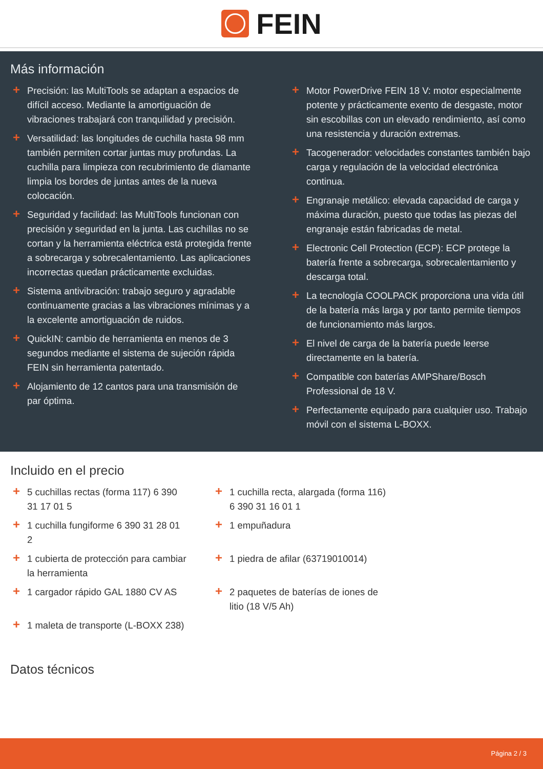FEIN
Más información
+ Precisión: las MultiTools se adaptan a espacios de difícil acceso. Mediante la amortiguación de vibraciones trabajará con tranquilidad y precisión.
+ Versatilidad: las longitudes de cuchilla hasta 98 mm también permiten cortar juntas muy profundas. La cuchilla para limpieza con recubrimiento de diamante limpia los bordes de juntas antes de la nueva colocación.
+ Seguridad y facilidad: las MultiTools funcionan con precisión y seguridad en la junta. Las cuchillas no se cortan y la herramienta eléctrica está protegida frente a sobrecarga y sobrecalentamiento. Las aplicaciones incorrectas quedan prácticamente excluidas.
+ Sistema antivibración: trabajo seguro y agradable continuamente gracias a las vibraciones mínimas y a la excelente amortiguación de ruidos.
+ QuickIN: cambio de herramienta en menos de 3 segundos mediante el sistema de sujeción rápida FEIN sin herramienta patentado.
+ Alojamiento de 12 cantos para una transmisión de par óptima.
+ Motor PowerDrive FEIN 18 V: motor especialmente potente y prácticamente exento de desgaste, motor sin escobillas con un elevado rendimiento, así como una resistencia y duración extremas.
+ Tacogenerador: velocidades constantes también bajo carga y regulación de la velocidad electrónica continua.
+ Engranaje metálico: elevada capacidad de carga y máxima duración, puesto que todas las piezas del engranaje están fabricadas de metal.
+ Electronic Cell Protection (ECP): ECP protege la batería frente a sobrecarga, sobrecalentamiento y descarga total.
+ La tecnología COOLPACK proporciona una vida útil de la batería más larga y por tanto permite tiempos de funcionamiento más largos.
+ El nivel de carga de la batería puede leerse directamente en la batería.
+ Compatible con baterías AMPShare/Bosch Professional de 18 V.
+ Perfectamente equipado para cualquier uso. Trabajo móvil con el sistema L-BOXX.
Incluido en el precio
+ 5 cuchillas rectas (forma 117) 6 390 31 17 01 5
+ 1 cuchilla fungiforme 6 390 31 28 01 2
+ 1 cubierta de protección para cambiar la herramienta
+ 1 cargador rápido GAL 1880 CV AS
+ 1 maleta de transporte (L-BOXX 238)
+ 1 cuchilla recta, alargada (forma 116) 6 390 31 16 01 1
+ 1 empuñadura
+ 1 piedra de afilar (63719010014)
+ 2 paquetes de baterías de iones de litio (18 V/5 Ah)
Datos técnicos
Página 2 / 3